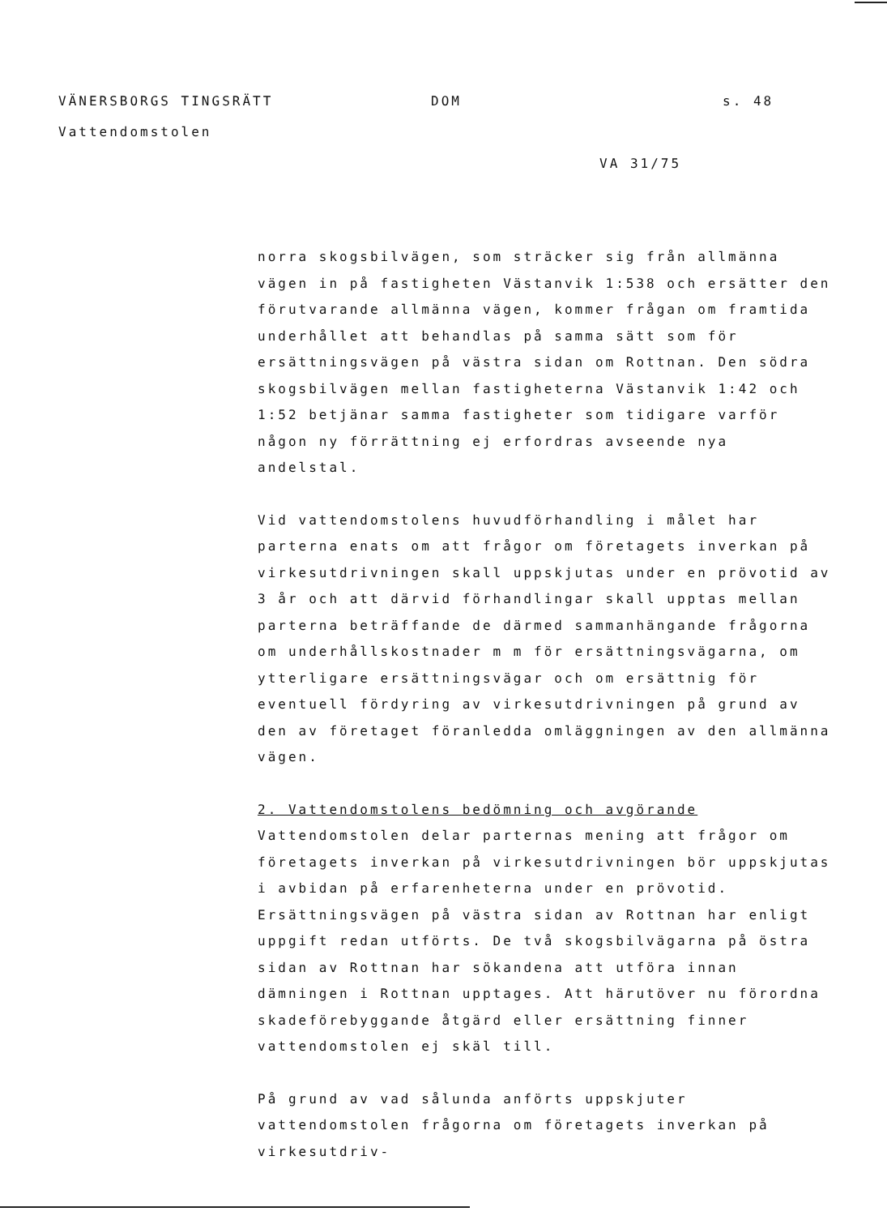VÄNERSBORGS TINGSRÄTT
Vattendomstolen
DOM s. 48
VA 31/75
norra skogsbilvägen, som sträcker sig från allmänna vägen in på fastigheten Västanvik 1:538 och ersätter den förutvarande allmänna vägen, kommer frågan om framtida underhållet att behandlas på samma sätt som för ersättningsvägen på västra sidan om Rottnan. Den södra skogsbilvägen mellan fastigheterna Västanvik 1:42 och 1:52 betjänar samma fastigheter som tidigare varför någon ny förrättning ej erfordras avseende nya andelstal.
Vid vattendomstolens huvudförhandling i målet har parterna enats om att frågor om företagets inverkan på virkesutdrivningen skall uppskjutas under en prövotid av 3 år och att därvid förhandlingar skall upptas mellan parterna beträffande de därmed sammanhängande frågorna om underhållskostnader m m för ersättningsvägarna, om ytterligare ersättningsvägar och om ersättnig för eventuell fördyring av virkesutdrivningen på grund av den av företaget föranledda omläggningen av den allmänna vägen.
2. Vattendomstolens bedömning och avgörande
Vattendomstolen delar parternas mening att frågor om företagets inverkan på virkesutdrivningen bör uppskjutas i avbidan på erfarenheterna under en prövotid. Ersättningsvägen på västra sidan av Rottnan har enligt uppgift redan utförts. De två skogsbilvägarna på östra sidan av Rottnan har sökandena att utföra innan dämningen i Rottnan upptages. Att härutöver nu förordna skadeförebyggande åtgärd eller ersättning finner vattendomstolen ej skäl till.
På grund av vad sålunda anförts uppskjuter vattendomstolen frågorna om företagets inverkan på virkesutdriv-